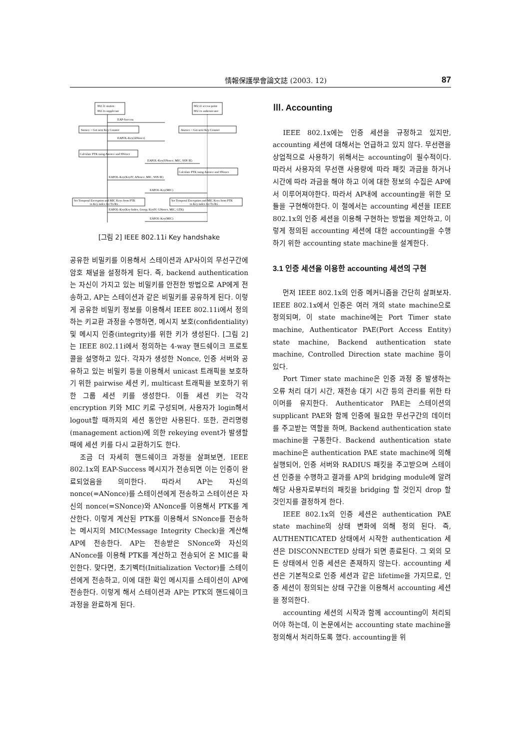情報保護學會論文誌 (2003. 12) 87
802.11 station
802.1x supplicant
802.11 access point
802.1x authenticator
EAP-Success
Snonce = Get next Key Counter
Anonce = Get next Key Counter
EAPOL-Key(ANonce)
Calculate PTK using Anonce and SNonce
EAPOL-Key(SNonce, MIC, SSN IE)
Calculate PTK using Anonce and SNonce
EAPOL-Key(KeyIV, ANonce, MIC, SSN IE)
EAPOL-Key(MIC)
Set Temporal Encryption and MIC Keys from PTK
in Key index for Tx/Rx
Set Temporal Encryption and MIC Keys from PTK
in Key index for Tx/Rx
EAPOL-Key(Key Index, Group, KeyIV, GNonce, MIC, GTK)
EAPOL-Key(MIC)
[그림 2] IEEE 802.11i Key handshake
공유한 비밀키를 이용해서 스테이션과 AP사이의 무선구간에 암호 채널을 설정하게 된다. 즉, backend authentication는 자신이 가지고 있는 비밀키를 안전한 방법으로 AP에게 전송하고, AP는 스테이션과 같은 비밀키를 공유하게 된다. 이렇게 공유한 비밀키 정보를 이용해서 IEEE 802.11i에서 정의하는 키교환 과정을 수행하면, 메시지 보호(confidentiality) 및 메시지 인증(integrity)를 위한 키가 생성된다. [그림 2]는 IEEE 802.11i에서 정의하는 4-way 핸드쉐이크 프로토콜을 설명하고 있다. 각자가 생성한 Nonce, 인증 서버와 공유하고 있는 비밀키 등을 이용해서 unicast 트래픽을 보호하기 위한 pairwise 세션 키, multicast 트래픽을 보호하기 위한 그룹 세션 키를 생성한다. 이들 세션 키는 각각 encryption 키와 MIC 키로 구성되며, 사용자가 login해서 logout할 때까지의 세션 동안만 사용된다. 또한, 관리명령(management action)에 의한 rekeying event가 발생할 때에 세션 키를 다시 교환하기도 한다.
조금 더 자세히 핸드쉐이크 과정을 살펴보면, IEEE 802.1x의 EAP-Success 메시지가 전송되면 이는 인증이 완료되었음을 의미한다. 따라서 AP는 자신의 nonce(=ANonce)를 스테이션에게 전송하고 스테이션은 자신의 nonce(=SNonce)와 ANonce를 이용해서 PTK를 계산한다. 이렇게 계산된 PTK를 이용해서 SNonce를 전송하는 메시지의 MIC(Message Integrity Check)을 계산해 AP에 전송한다. AP는 전송받은 SNonce와 자신의 ANonce를 이용해 PTK를 계산하고 전송되어 온 MIC를 확인한다. 맞다면, 초기벡터(Initialization Vector)를 스테이션에게 전송하고, 이에 대한 확인 메시지를 스테이션이 AP에 전송한다. 이렇게 해서 스테이션과 AP는 PTK의 핸드쉐이크 과정을 완료하게 된다.
Ⅲ. Accounting
IEEE 802.1x에는 인증 세션을 규정하고 있지만, accounting 세션에 대해서는 언급하고 있지 않다. 무선랜을 상업적으로 사용하기 위해서는 accounting이 필수적이다. 따라서 사용자의 무선랜 사용량에 따라 패킷 과금을 하거나 시간에 따라 과금을 해야 하고 이에 대한 정보의 수집은 AP에서 이루어져야한다. 따라서 AP내에 accounting을 위한 모듈을 구현해야한다. 이 절에서는 accounting 세션을 IEEE 802.1x의 인증 세션을 이용해 구현하는 방법을 제안하고, 이렇게 정의된 accounting 세션에 대한 accounting을 수행하기 위한 accounting state machine을 설계한다.
3.1 인증 세션을 이용한 accounting 세션의 구현
먼저 IEEE 802.1x의 인증 메커니즘을 간단히 살펴보자. IEEE 802.1x에서 인증은 여러 개의 state machine으로 정의되며, 이 state machine에는 Port Timer state machine, Authenticator PAE(Port Access Entity) state machine, Backend authentication state machine, Controlled Direction state machine 등이 있다.
Port Timer state machine은 인증 과정 중 발생하는 오류 처리 대기 시간, 재전송 대기 시간 등의 관리를 위한 타이머를 유지한다. Authenticator PAE는 스테이션의 supplicant PAE와 함께 인증에 필요한 무선구간의 데이터를 주고받는 역할을 하며, Backend authentication state machine을 구동한다. Backend authentication state machine은 authentication PAE state machine에 의해 실행되어, 인증 서버와 RADIUS 패킷을 주고받으며 스테이션 인증을 수행하고 결과를 AP의 bridging module에 알려 해당 사용자로부터의 패킷을 bridging 할 것인지 drop 할 것인지를 결정하게 한다.
IEEE 802.1x의 인증 세션은 authentication PAE state machine의 상태 변화에 의해 정의 된다. 즉, AUTHENTICATED 상태에서 시작한 authentication 세션은 DISCONNECTED 상태가 되면 종료된다. 그 외의 모든 상태에서 인증 세션은 존재하지 않는다. accounting 세션은 기본적으로 인증 세션과 같은 lifetime을 가지므로, 인증 세션이 정의되는 상태 구간을 이용해서 accounting 세션을 정의한다.
accounting 세션의 시작과 함께 accounting이 처리되어야 하는데, 이 논문에서는 accounting state machine을 정의해서 처리하도록 했다. accounting을 위